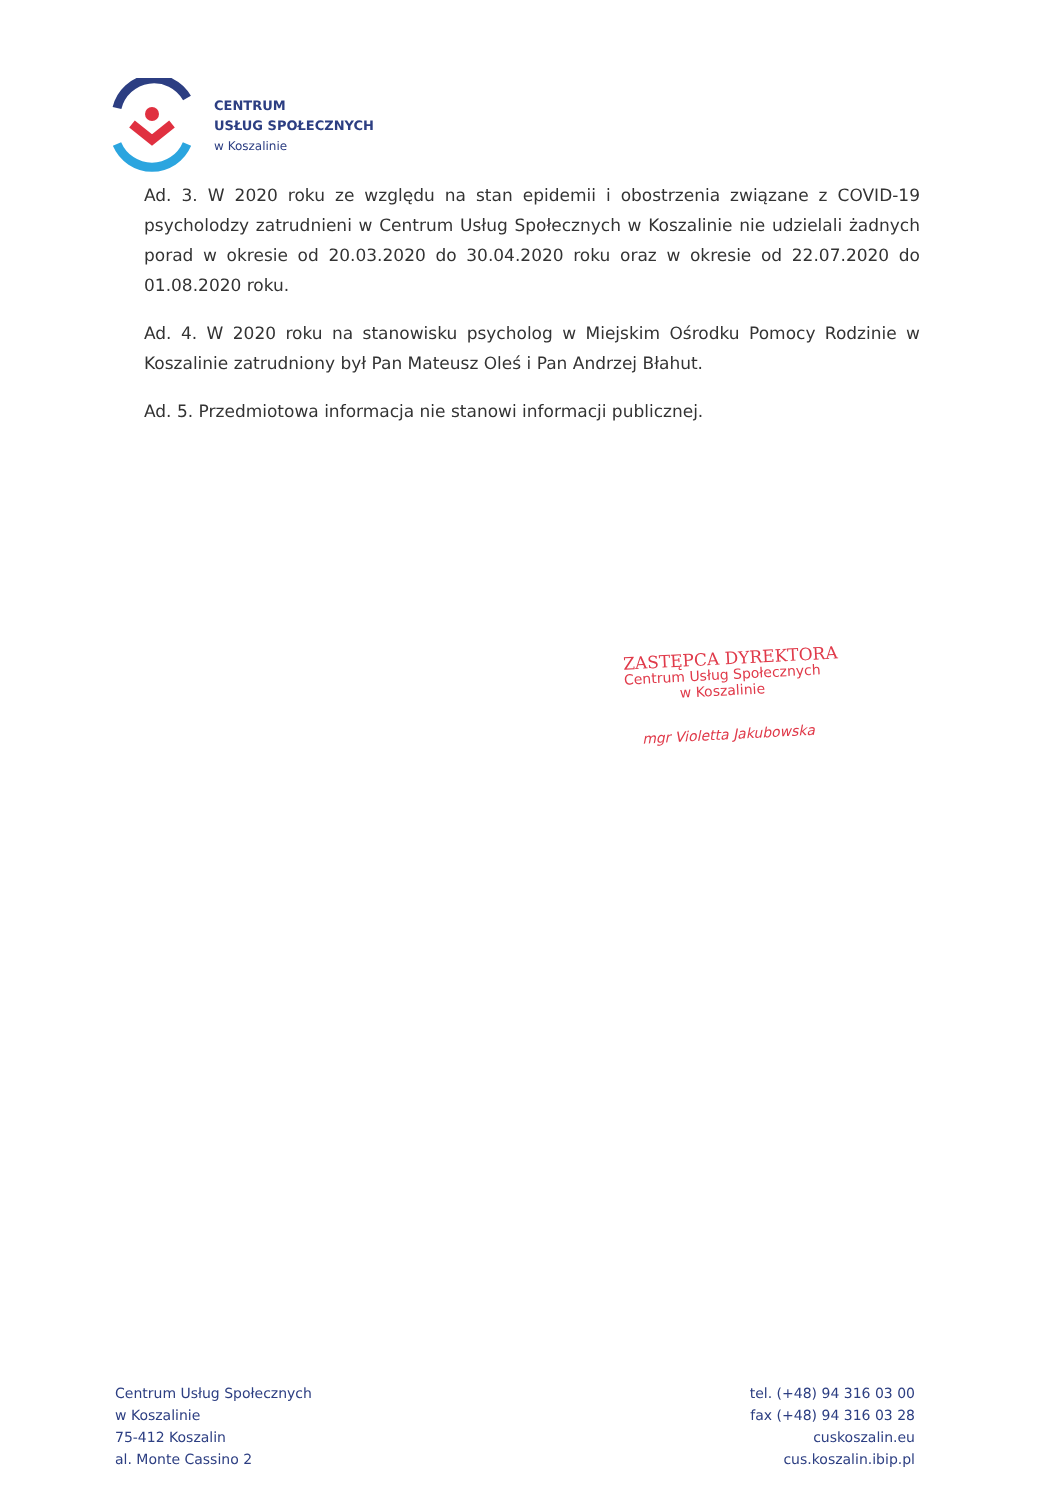CENTRUM
USŁUG SPOŁECZNYCH
w Koszalinie
Ad. 3. W 2020 roku ze względu na stan epidemii i obostrzenia związane z COVID-19 psycholodzy zatrudnieni w Centrum Usług Społecznych w Koszalinie nie udzielali żadnych porad w okresie od 20.03.2020 do 30.04.2020 roku oraz w okresie od 22.07.2020 do 01.08.2020 roku.
Ad. 4. W 2020 roku na stanowisku psycholog w Miejskim Ośrodku Pomocy Rodzinie w Koszalinie zatrudniony był Pan Mateusz Oleś i Pan Andrzej Błahut.
Ad. 5. Przedmiotowa informacja nie stanowi informacji publicznej.
ZASTĘPCA DYREKTORA
Centrum Usług Społecznych
w Koszalinie
mgr Violetta Jakubowska
Centrum Usług Społecznych
w Koszalinie
75-412 Koszalin
al. Monte Cassino 2
tel. (+48) 94 316 03 00
fax (+48) 94 316 03 28
cuskoszalin.eu
cus.koszalin.ibip.pl